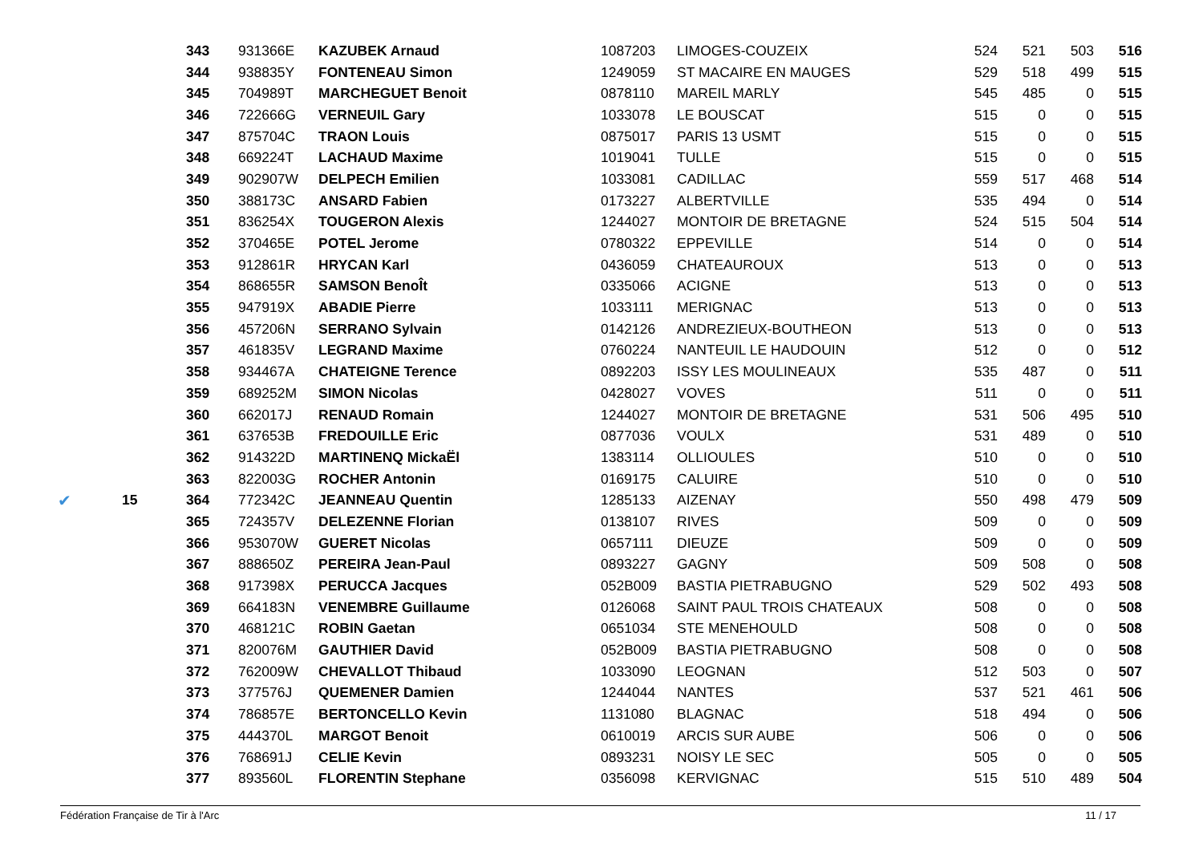| | | 343 | 931366E | KAZUBEK Arnaud | 1087203 | LIMOGES-COUZEIX | 524 | 521 | 503 | 516 |
| | | 344 | 938835Y | FONTENEAU Simon | 1249059 | ST MACAIRE EN MAUGES | 529 | 518 | 499 | 515 |
| | | 345 | 704989T | MARCHEGUET Benoit | 0878110 | MAREIL MARLY | 545 | 485 | 0 | 515 |
| | | 346 | 722666G | VERNEUIL Gary | 1033078 | LE BOUSCAT | 515 | 0 | 0 | 515 |
| | | 347 | 875704C | TRAON Louis | 0875017 | PARIS 13 USMT | 515 | 0 | 0 | 515 |
| | | 348 | 669224T | LACHAUD Maxime | 1019041 | TULLE | 515 | 0 | 0 | 515 |
| | | 349 | 902907W | DELPECH Emilien | 1033081 | CADILLAC | 559 | 517 | 468 | 514 |
| | | 350 | 388173C | ANSARD Fabien | 0173227 | ALBERTVILLE | 535 | 494 | 0 | 514 |
| | | 351 | 836254X | TOUGERON Alexis | 1244027 | MONTOIR DE BRETAGNE | 524 | 515 | 504 | 514 |
| | | 352 | 370465E | POTEL Jerome | 0780322 | EPPEVILLE | 514 | 0 | 0 | 514 |
| | | 353 | 912861R | HRYCAN Karl | 0436059 | CHATEAUROUX | 513 | 0 | 0 | 513 |
| | | 354 | 868655R | SAMSON BenoÎt | 0335066 | ACIGNE | 513 | 0 | 0 | 513 |
| | | 355 | 947919X | ABADIE Pierre | 1033111 | MERIGNAC | 513 | 0 | 0 | 513 |
| | | 356 | 457206N | SERRANO Sylvain | 0142126 | ANDREZIEUX-BOUTHEON | 513 | 0 | 0 | 513 |
| | | 357 | 461835V | LEGRAND Maxime | 0760224 | NANTEUIL LE HAUDOUIN | 512 | 0 | 0 | 512 |
| | | 358 | 934467A | CHATEIGNE Terence | 0892203 | ISSY LES MOULINEAUX | 535 | 487 | 0 | 511 |
| | | 359 | 689252M | SIMON Nicolas | 0428027 | VOVES | 511 | 0 | 0 | 511 |
| | | 360 | 662017J | RENAUD Romain | 1244027 | MONTOIR DE BRETAGNE | 531 | 506 | 495 | 510 |
| | | 361 | 637653B | FREDOUILLE Eric | 0877036 | VOULX | 531 | 489 | 0 | 510 |
| | | 362 | 914322D | MARTINENQ MickaËl | 1383114 | OLLIOULES | 510 | 0 | 0 | 510 |
| | | 363 | 822003G | ROCHER Antonin | 0169175 | CALUIRE | 510 | 0 | 0 | 510 |
| ✔ | 15 | 364 | 772342C | JEANNEAU Quentin | 1285133 | AIZENAY | 550 | 498 | 479 | 509 |
| | | 365 | 724357V | DELEZENNE Florian | 0138107 | RIVES | 509 | 0 | 0 | 509 |
| | | 366 | 953070W | GUERET Nicolas | 0657111 | DIEUZE | 509 | 0 | 0 | 509 |
| | | 367 | 888650Z | PEREIRA Jean-Paul | 0893227 | GAGNY | 509 | 508 | 0 | 508 |
| | | 368 | 917398X | PERUCCA Jacques | 052B009 | BASTIA PIETRABUGNO | 529 | 502 | 493 | 508 |
| | | 369 | 664183N | VENEMBRE Guillaume | 0126068 | SAINT PAUL TROIS CHATEAUX | 508 | 0 | 0 | 508 |
| | | 370 | 468121C | ROBIN Gaetan | 0651034 | STE MENEHOULD | 508 | 0 | 0 | 508 |
| | | 371 | 820076M | GAUTHIER David | 052B009 | BASTIA PIETRABUGNO | 508 | 0 | 0 | 508 |
| | | 372 | 762009W | CHEVALLOT Thibaud | 1033090 | LEOGNAN | 512 | 503 | 0 | 507 |
| | | 373 | 377576J | QUEMENER Damien | 1244044 | NANTES | 537 | 521 | 461 | 506 |
| | | 374 | 786857E | BERTONCELLO Kevin | 1131080 | BLAGNAC | 518 | 494 | 0 | 506 |
| | | 375 | 444370L | MARGOT Benoit | 0610019 | ARCIS SUR AUBE | 506 | 0 | 0 | 506 |
| | | 376 | 768691J | CELIE Kevin | 0893231 | NOISY LE SEC | 505 | 0 | 0 | 505 |
| | | 377 | 893560L | FLORENTIN Stephane | 0356098 | KERVIGNAC | 515 | 510 | 489 | 504 |
Fédération Française de Tir à l'Arc 11 / 17